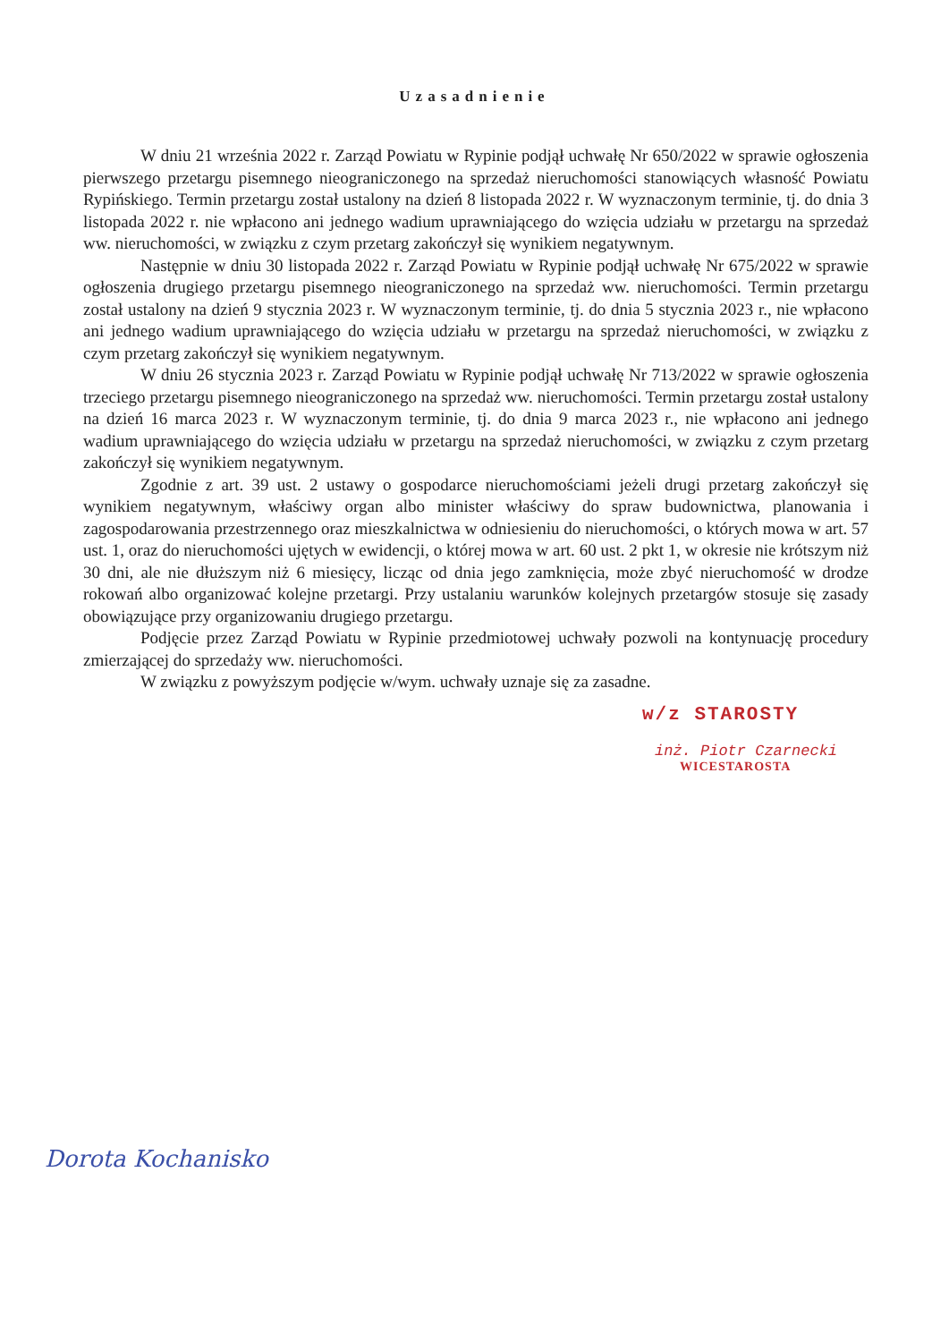Uzasadnienie
W dniu 21 września 2022 r. Zarząd Powiatu w Rypinie podjął uchwałę Nr 650/2022 w sprawie ogłoszenia pierwszego przetargu pisemnego nieograniczonego na sprzedaż nieruchomości stanowiących własność Powiatu Rypińskiego. Termin przetargu został ustalony na dzień 8 listopada 2022 r. W wyznaczonym terminie, tj. do dnia 3 listopada 2022 r. nie wpłacono ani jednego wadium uprawniającego do wzięcia udziału w przetargu na sprzedaż ww. nieruchomości, w związku z czym przetarg zakończył się wynikiem negatywnym.
Następnie w dniu 30 listopada 2022 r. Zarząd Powiatu w Rypinie podjął uchwałę Nr 675/2022 w sprawie ogłoszenia drugiego przetargu pisemnego nieograniczonego na sprzedaż ww. nieruchomości. Termin przetargu został ustalony na dzień 9 stycznia 2023 r. W wyznaczonym terminie, tj. do dnia 5 stycznia 2023 r., nie wpłacono ani jednego wadium uprawniającego do wzięcia udziału w przetargu na sprzedaż nieruchomości, w związku z czym przetarg zakończył się wynikiem negatywnym.
W dniu 26 stycznia 2023 r. Zarząd Powiatu w Rypinie podjął uchwałę Nr 713/2022 w sprawie ogłoszenia trzeciego przetargu pisemnego nieograniczonego na sprzedaż ww. nieruchomości. Termin przetargu został ustalony na dzień 16 marca 2023 r. W wyznaczonym terminie, tj. do dnia 9 marca 2023 r., nie wpłacono ani jednego wadium uprawniającego do wzięcia udziału w przetargu na sprzedaż nieruchomości, w związku z czym przetarg zakończył się wynikiem negatywnym.
Zgodnie z art. 39 ust. 2 ustawy o gospodarce nieruchomościami jeżeli drugi przetarg zakończył się wynikiem negatywnym, właściwy organ albo minister właściwy do spraw budownictwa, planowania i zagospodarowania przestrzennego oraz mieszkalnictwa w odniesieniu do nieruchomości, o których mowa w art. 57 ust. 1, oraz do nieruchomości ujętych w ewidencji, o której mowa w art. 60 ust. 2 pkt 1, w okresie nie krótszym niż 30 dni, ale nie dłuższym niż 6 miesięcy, licząc od dnia jego zamknięcia, może zbyć nieruchomość w drodze rokowań albo organizować kolejne przetargi. Przy ustalaniu warunków kolejnych przetargów stosuje się zasady obowiązujące przy organizowaniu drugiego przetargu.
Podjęcie przez Zarząd Powiatu w Rypinie przedmiotowej uchwały pozwoli na kontynuację procedury zmierzającej do sprzedaży ww. nieruchomości.
W związku z powyższym podjęcie w/wym. uchwały uznaje się za zasadne.
w/z STAROSTY
inż. Piotr Czarnecki
WICESTAROSTA
Dorota Kochanisko